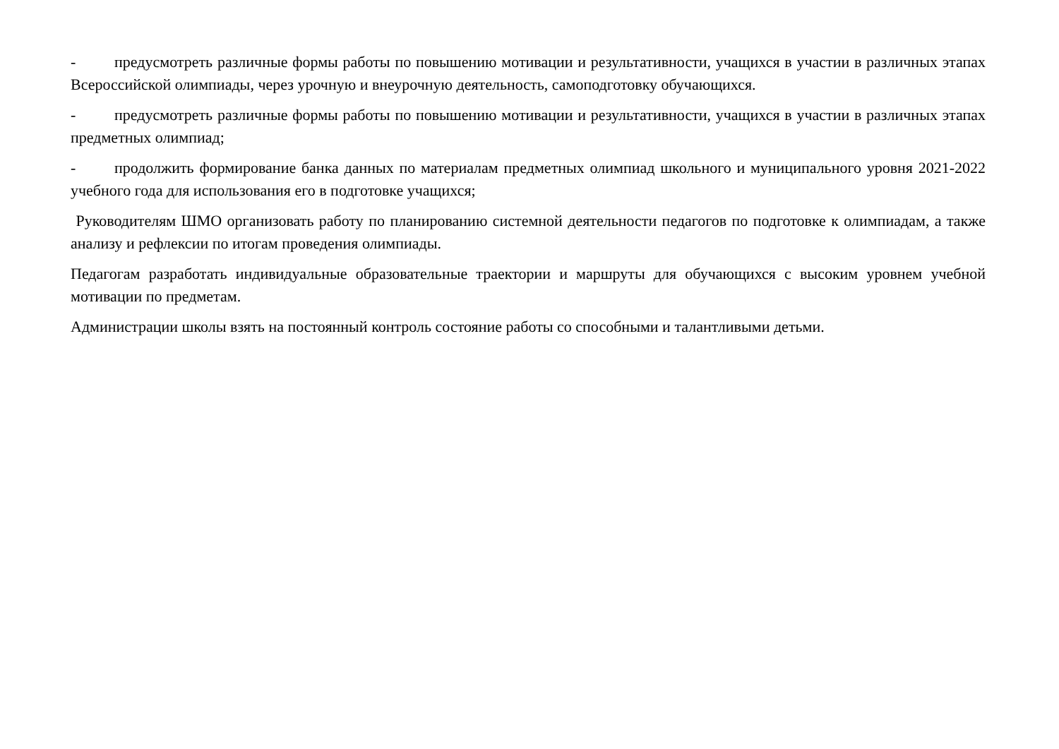- предусмотреть различные формы работы по повышению мотивации и результативности, учащихся в участии в различных этапах Всероссийской олимпиады, через урочную и внеурочную деятельность, самоподготовку обучающихся.
- предусмотреть различные формы работы по повышению мотивации и результативности, учащихся в участии в различных этапах предметных олимпиад;
- продолжить формирование банка данных по материалам предметных олимпиад школьного и муниципального уровня 2021-2022 учебного года для использования его в подготовке учащихся;
Руководителям ШМО организовать работу по планированию системной деятельности педагогов по подготовке к олимпиадам, а также анализу и рефлексии по итогам проведения олимпиады.
Педагогам разработать индивидуальные образовательные траектории и маршруты для обучающихся с высоким уровнем учебной мотивации по предметам.
Администрации школы взять на постоянный контроль состояние работы со способными и талантливыми детьми.